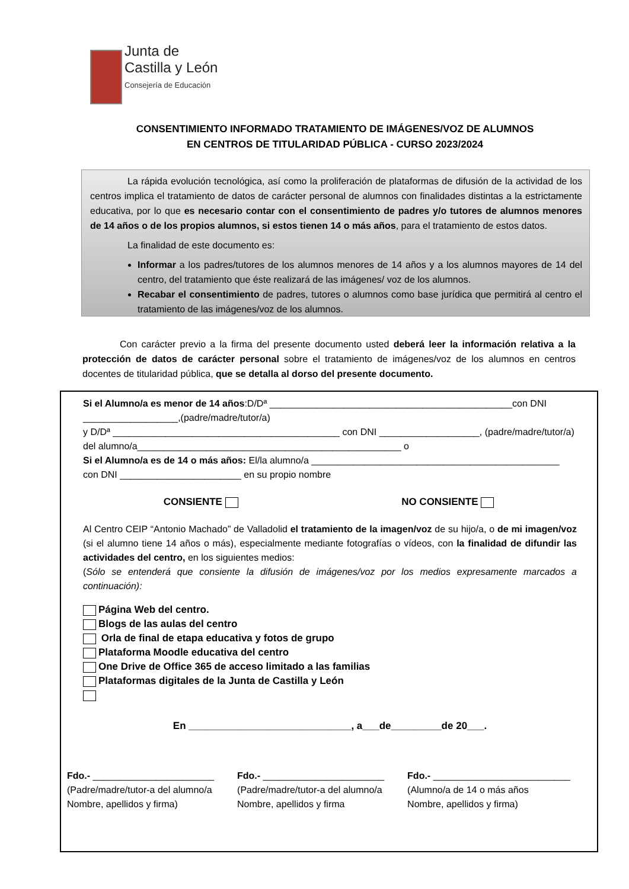Junta de
Castilla y León
Consejería de Educación
CONSENTIMIENTO INFORMADO TRATAMIENTO DE IMÁGENES/VOZ DE ALUMNOS
EN CENTROS DE TITULARIDAD PÚBLICA - CURSO 2023/2024
La rápida evolución tecnológica, así como la proliferación de plataformas de difusión de la actividad de los centros implica el tratamiento de datos de carácter personal de alumnos con finalidades distintas a la estrictamente educativa, por lo que es necesario contar con el consentimiento de padres y/o tutores de alumnos menores de 14 años o de los propios alumnos, si estos tienen 14 o más años, para el tratamiento de estos datos.
La finalidad de este documento es:
Informar a los padres/tutores de los alumnos menores de 14 años y a los alumnos mayores de 14 del centro, del tratamiento que éste realizará de las imágenes/ voz de los alumnos.
Recabar el consentimiento de padres, tutores o alumnos como base jurídica que permitirá al centro el tratamiento de las imágenes/voz de los alumnos.
Con carácter previo a la firma del presente documento usted deberá leer la información relativa a la protección de datos de carácter personal sobre el tratamiento de imágenes/voz de los alumnos en centros docentes de titularidad pública, que se detalla al dorso del presente documento.
Si el Alumno/a es menor de 14 años:D/Dª ______________________________________________con DNI __________________,(padre/madre/tutor/a)
y D/Dª ___________________________________________ con DNI ___________________, (padre/madre/tutor/a)
del alumno/a__________________________________________________ o
Si el Alumno/a es de 14 o más años: El/la alumno/a _______________________________________________
con DNI _______________________ en su propio nombre
CONSIENTE NO CONSIENTE
Al Centro CEIP “Antonio Machado” de Valladolid el tratamiento de la imagen/voz de su hijo/a, o de mi imagen/voz (si el alumno tiene 14 años o más), especialmente mediante fotografías o vídeos, con la finalidad de difundir las actividades del centro, en los siguientes medios:
(Sólo se entenderá que consiente la difusión de imágenes/voz por los medios expresamente marcados a continuación):
Página Web del centro.
Blogs de las aulas del centro
Orla de final de etapa educativa y fotos de grupo
Plataforma Moodle educativa del centro
One Drive de Office 365 de acceso limitado a las familias
Plataformas digitales de la Junta de Castilla y León
En _____________________________, a___de_________de 20___.
Fdo.- _______________________
(Padre/madre/tutor-a del alumno/a
Nombre, apellidos y firma)
Fdo.- _______________________
(Padre/madre/tutor-a del alumno/a
Nombre, apellidos y firma
Fdo.- __________________________
(Alumno/a de 14 o más años
Nombre, apellidos y firma)